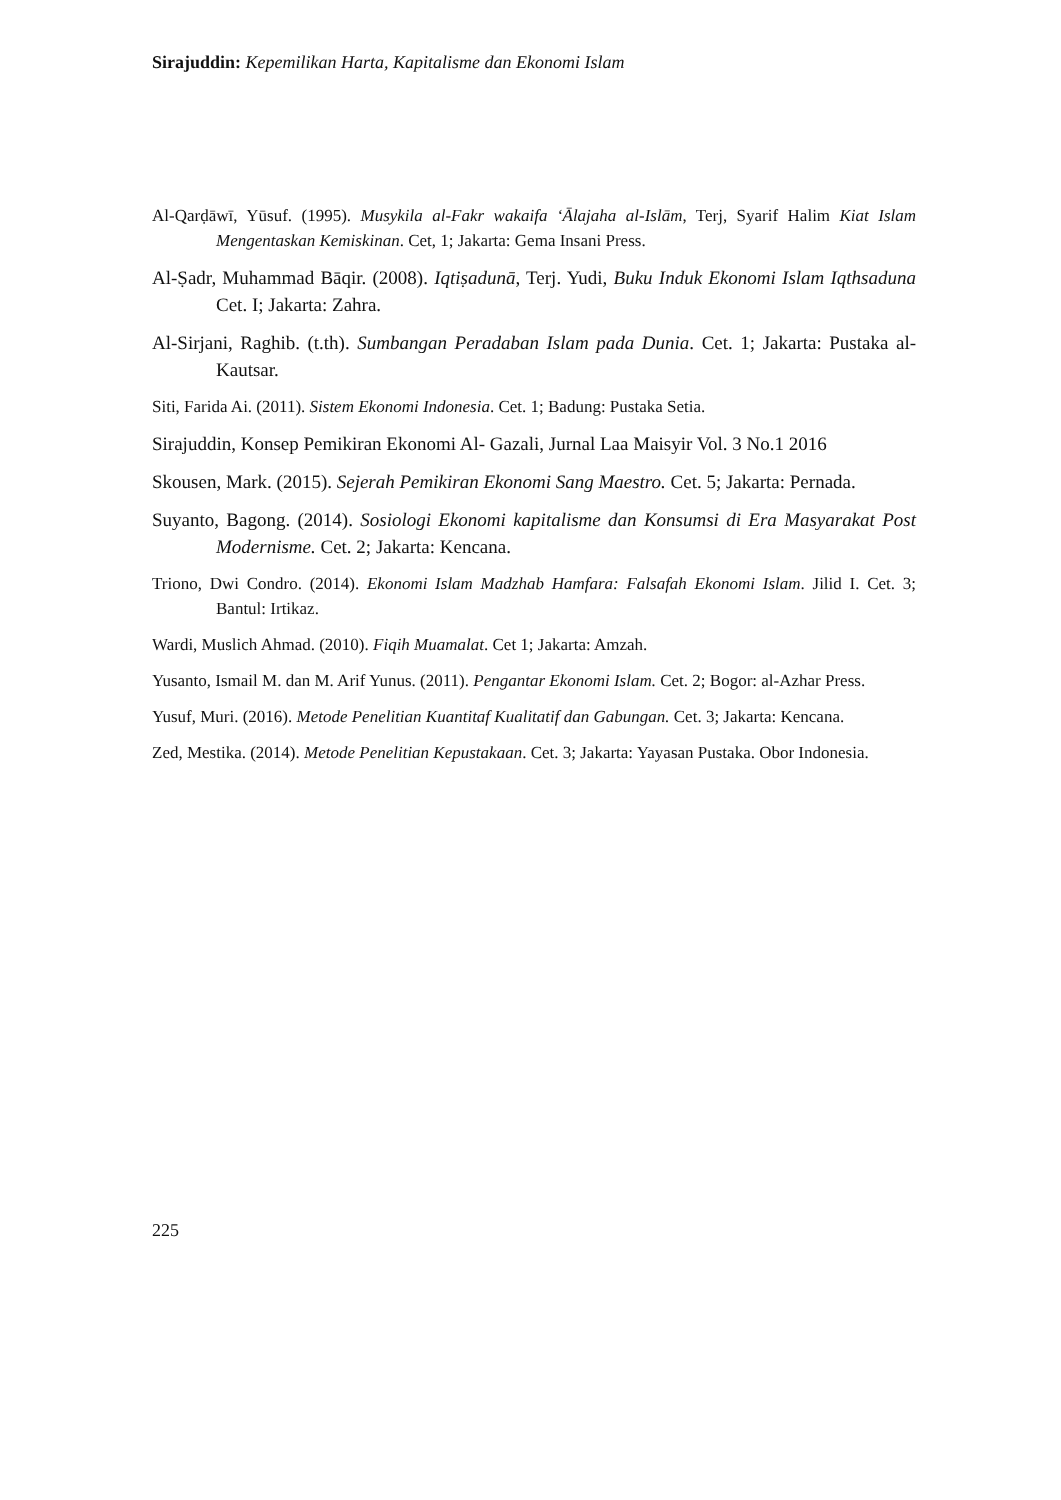Sirajuddin: Kepemilikan Harta, Kapitalisme dan Ekonomi Islam
Al-Qarḍāwī, Yūsuf. (1995). Musykila al-Fakr wakaifa ‘Ālajaha al-Islām, Terj, Syarif Halim Kiat Islam Mengentaskan Kemiskinan. Cet, 1; Jakarta: Gema Insani Press.
Al-Ṣadr, Muhammad Bāqir. (2008). Iqtiṣadunā, Terj. Yudi, Buku Induk Ekonomi Islam Iqthsaduna Cet. I; Jakarta: Zahra.
Al-Sirjani, Raghib. (t.th). Sumbangan Peradaban Islam pada Dunia. Cet. 1; Jakarta: Pustaka al-Kautsar.
Siti, Farida Ai. (2011). Sistem Ekonomi Indonesia. Cet. 1; Badung: Pustaka Setia.
Sirajuddin, Konsep Pemikiran Ekonomi Al- Gazali, Jurnal Laa Maisyir Vol. 3 No.1 2016
Skousen, Mark. (2015). Sejerah Pemikiran Ekonomi Sang Maestro. Cet. 5; Jakarta: Pernada.
Suyanto, Bagong. (2014). Sosiologi Ekonomi kapitalisme dan Konsumsi di Era Masyarakat Post Modernisme. Cet. 2; Jakarta: Kencana.
Triono, Dwi Condro. (2014). Ekonomi Islam Madzhab Hamfara: Falsafah Ekonomi Islam. Jilid I. Cet. 3; Bantul: Irtikaz.
Wardi, Muslich Ahmad. (2010). Fiqih Muamalat. Cet 1; Jakarta: Amzah.
Yusanto, Ismail M. dan M. Arif Yunus. (2011). Pengantar Ekonomi Islam. Cet. 2; Bogor: al-Azhar Press.
Yusuf, Muri. (2016). Metode Penelitian Kuantitaf Kualitatif dan Gabungan. Cet. 3; Jakarta: Kencana.
Zed, Mestika. (2014). Metode Penelitian Kepustakaan. Cet. 3; Jakarta: Yayasan Pustaka. Obor Indonesia.
225